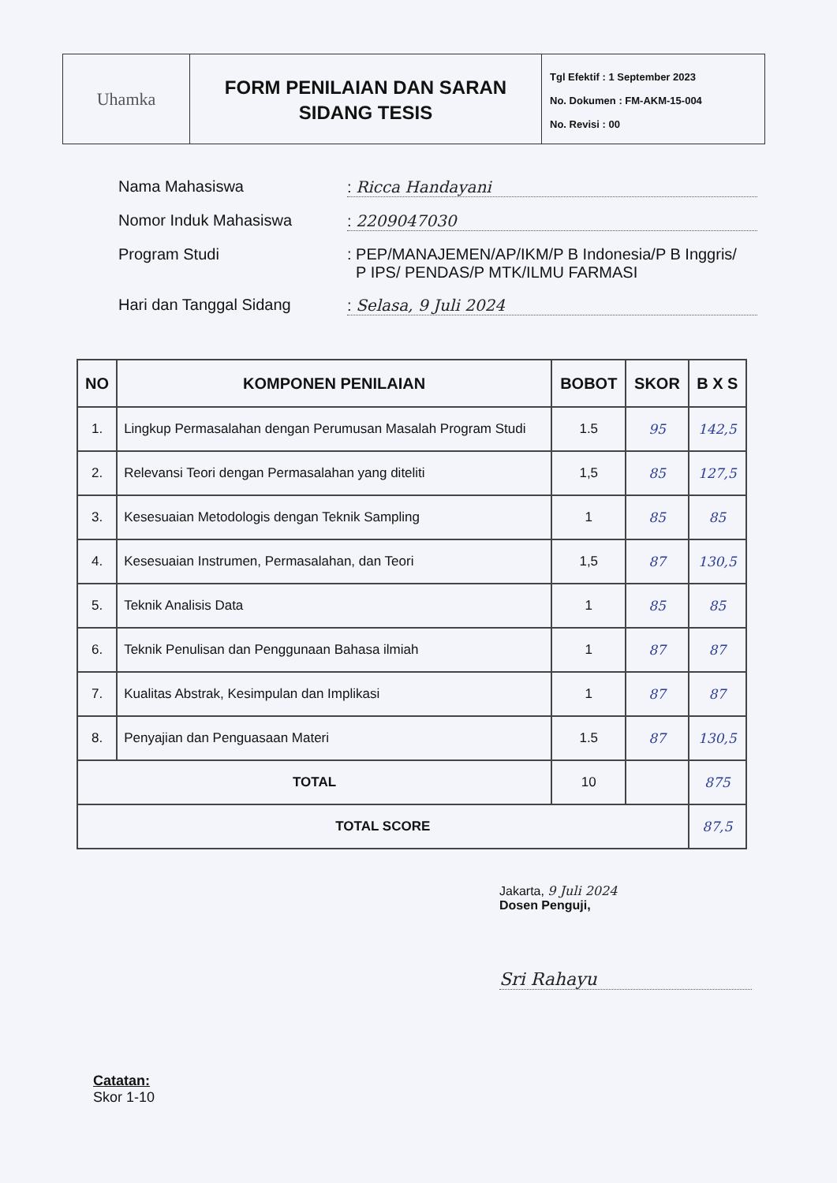Uhamka
FORM PENILAIAN DAN SARAN
SIDANG TESIS
Tgl Efektif : 1 September 2023
No. Dokumen : FM-AKM-15-004
No. Revisi : 00
Nama Mahasiswa : Ricca Handayani
Nomor Induk Mahasiswa : 2209047030
Program Studi : PEP/MANAJEMEN/AP/IKM/P B Indonesia/P B Inggris/
P IPS/ PENDAS/P MTK/ILMU FARMASI
Hari dan Tanggal Sidang : Selasa, 9 Juli 2024
| NO | KOMPONEN PENILAIAN | BOBOT | SKOR | B X S |
| --- | --- | --- | --- | --- |
| 1. | Lingkup Permasalahan dengan Perumusan Masalah Program Studi | 1.5 | 95 | 142,5 |
| 2. | Relevansi Teori dengan Permasalahan yang diteliti | 1,5 | 85 | 127,5 |
| 3. | Kesesuaian Metodologis dengan Teknik Sampling | 1 | 85 | 85 |
| 4. | Kesesuaian Instrumen, Permasalahan, dan Teori | 1,5 | 87 | 130,5 |
| 5. | Teknik Analisis Data | 1 | 85 | 85 |
| 6. | Teknik Penulisan dan Penggunaan Bahasa ilmiah | 1 | 87 | 87 |
| 7. | Kualitas Abstrak, Kesimpulan dan Implikasi | 1 | 87 | 87 |
| 8. | Penyajian dan Penguasaan Materi | 1.5 | 87 | 130,5 |
| TOTAL | | 10 | | 875 |
| TOTAL SCORE | | | | 87,5 |
Jakarta, 9 Juli 2024
Dosen Penguji,
Sri Rahayu
Catatan:
Skor 1-10